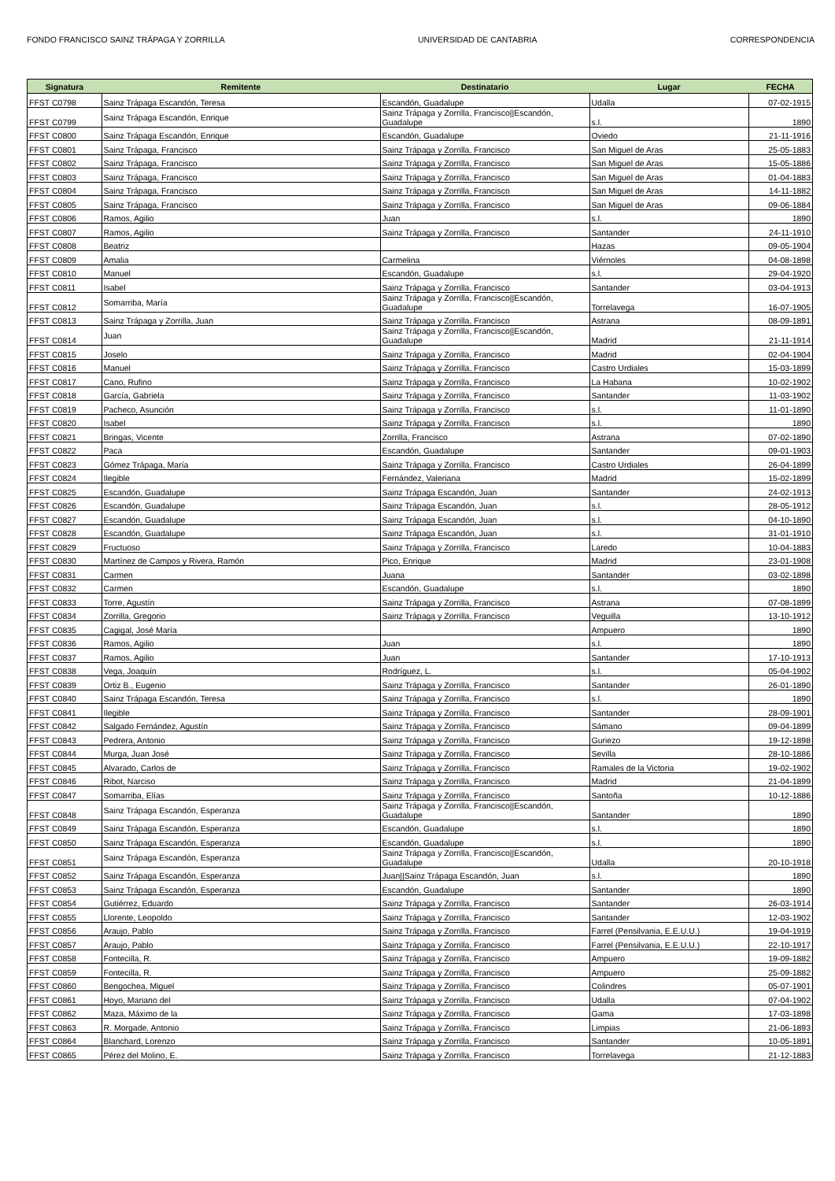FONDO FRANCISCO SAINZ TRÁPAGA Y ZORRILLA UNIVERSIDAD DE CANTABRIA CORRESPONDENCIA
| Signatura | Remitente | Destinatario | Lugar | FECHA |
| --- | --- | --- | --- | --- |
| FFST C0798 | Sainz Trápaga Escandón, Teresa | Escandón, Guadalupe | Udalla | 07-02-1915 |
| FFST C0799 | Sainz Trápaga Escandón, Enrique | Sainz Trápaga y Zorrilla, Francisco//Escandón, Guadalupe | s.l. | 1890 |
| FFST C0800 | Sainz Trápaga Escandón, Enrique | Escandón, Guadalupe | Oviedo | 21-11-1916 |
| FFST C0801 | Sainz Trápaga, Francisco | Sainz Trápaga y Zorrilla, Francisco | San Miguel de Aras | 25-05-1883 |
| FFST C0802 | Sainz Trápaga, Francisco | Sainz Trápaga y Zorrilla, Francisco | San Miguel de Aras | 15-05-1886 |
| FFST C0803 | Sainz Trápaga, Francisco | Sainz Trápaga y Zorrilla, Francisco | San Miguel de Aras | 01-04-1883 |
| FFST C0804 | Sainz Trápaga, Francisco | Sainz Trápaga y Zorrilla, Francisco | San Miguel de Aras | 14-11-1882 |
| FFST C0805 | Sainz Trápaga, Francisco | Sainz Trápaga y Zorrilla, Francisco | San Miguel de Aras | 09-06-1884 |
| FFST C0806 | Ramos, Agilio | Juan | s.l. | 1890 |
| FFST C0807 | Ramos, Agilio | Sainz Trápaga y Zorrilla, Francisco | Santander | 24-11-1910 |
| FFST C0808 | Beatriz | | Hazas | 09-05-1904 |
| FFST C0809 | Amalia | Carmelina | Viérnoles | 04-08-1898 |
| FFST C0810 | Manuel | Escandón, Guadalupe | s.l. | 29-04-1920 |
| FFST C0811 | Isabel | Sainz Trápaga y Zorrilla, Francisco | Santander | 03-04-1913 |
| FFST C0812 | Somarriba, María | Sainz Trápaga y Zorrilla, Francisco//Escandón, Guadalupe | Torrelavega | 16-07-1905 |
| FFST C0813 | Sainz Trápaga y Zorrilla, Juan | Sainz Trápaga y Zorrilla, Francisco | Astrana | 08-09-1891 |
| FFST C0814 | Juan | Sainz Trápaga y Zorrilla, Francisco//Escandón, Guadalupe | Madrid | 21-11-1914 |
| FFST C0815 | Joselo | Sainz Trápaga y Zorrilla, Francisco | Madrid | 02-04-1904 |
| FFST C0816 | Manuel | Sainz Trápaga y Zorrilla, Francisco | Castro Urdiales | 15-03-1899 |
| FFST C0817 | Cano, Rufino | Sainz Trápaga y Zorrilla, Francisco | La Habana | 10-02-1902 |
| FFST C0818 | García, Gabriela | Sainz Trápaga y Zorrilla, Francisco | Santander | 11-03-1902 |
| FFST C0819 | Pacheco, Asunción | Sainz Trápaga y Zorrilla, Francisco | s.l. | 11-01-1890 |
| FFST C0820 | Isabel | Sainz Trápaga y Zorrilla, Francisco | s.l. | 1890 |
| FFST C0821 | Bringas, Vicente | Zorrilla, Francisco | Astrana | 07-02-1890 |
| FFST C0822 | Paca | Escandón, Guadalupe | Santander | 09-01-1903 |
| FFST C0823 | Gómez Trápaga, María | Sainz Trápaga y Zorrilla, Francisco | Castro Urdiales | 26-04-1899 |
| FFST C0824 | Ilegible | Fernández, Valeriana | Madrid | 15-02-1899 |
| FFST C0825 | Escandón, Guadalupe | Sainz Trápaga Escandón, Juan | Santander | 24-02-1913 |
| FFST C0826 | Escandón, Guadalupe | Sainz Trápaga Escandón, Juan | s.l. | 28-05-1912 |
| FFST C0827 | Escandón, Guadalupe | Sainz Trápaga Escandón, Juan | s.l. | 04-10-1890 |
| FFST C0828 | Escandón, Guadalupe | Sainz Trápaga Escandón, Juan | s.l. | 31-01-1910 |
| FFST C0829 | Fructuoso | Sainz Trápaga y Zorrilla, Francisco | Laredo | 10-04-1883 |
| FFST C0830 | Martínez de Campos y Rivera, Ramón | Pico, Enrique | Madrid | 23-01-1908 |
| FFST C0831 | Carmen | Juana | Santander | 03-02-1898 |
| FFST C0832 | Carmen | Escandón, Guadalupe | s.l. | 1890 |
| FFST C0833 | Torre, Agustín | Sainz Trápaga y Zorrilla, Francisco | Astrana | 07-08-1899 |
| FFST C0834 | Zorrilla, Gregorio | Sainz Trápaga y Zorrilla, Francisco | Veguilla | 13-10-1912 |
| FFST C0835 | Cagigal, José María | | Ampuero | 1890 |
| FFST C0836 | Ramos, Agilio | Juan | s.l. | 1890 |
| FFST C0837 | Ramos, Agilio | Juan | Santander | 17-10-1913 |
| FFST C0838 | Vega, Joaquín | Rodríguez, L. | s.l. | 05-04-1902 |
| FFST C0839 | Ortiz B., Eugenio | Sainz Trápaga y Zorrilla, Francisco | Santander | 26-01-1890 |
| FFST C0840 | Sainz Trápaga Escandón, Teresa | Sainz Trápaga y Zorrilla, Francisco | s.l. | 1890 |
| FFST C0841 | Ilegible | Sainz Trápaga y Zorrilla, Francisco | Santander | 28-09-1901 |
| FFST C0842 | Salgado Fernández, Agustín | Sainz Trápaga y Zorrilla, Francisco | Sámano | 09-04-1899 |
| FFST C0843 | Pedrera, Antonio | Sainz Trápaga y Zorrilla, Francisco | Guriezo | 19-12-1898 |
| FFST C0844 | Murga, Juan José | Sainz Trápaga y Zorrilla, Francisco | Sevilla | 28-10-1886 |
| FFST C0845 | Alvarado, Carlos de | Sainz Trápaga y Zorrilla, Francisco | Ramales de la Victoria | 19-02-1902 |
| FFST C0846 | Ribot, Narciso | Sainz Trápaga y Zorrilla, Francisco | Madrid | 21-04-1899 |
| FFST C0847 | Somarriba, Elías | Sainz Trápaga y Zorrilla, Francisco | Santoña | 10-12-1886 |
| FFST C0848 | Sainz Trápaga Escandón, Esperanza | Sainz Trápaga y Zorrilla, Francisco//Escandón, Guadalupe | Santander | 1890 |
| FFST C0849 | Sainz Trápaga Escandón, Esperanza | Escandón, Guadalupe | s.l. | 1890 |
| FFST C0850 | Sainz Trápaga Escandón, Esperanza | Escandón, Guadalupe | s.l. | 1890 |
| FFST C0851 | Sainz Trápaga Escandón, Esperanza | Sainz Trápaga y Zorrilla, Francisco//Escandón, Guadalupe | Udalla | 20-10-1918 |
| FFST C0852 | Sainz Trápaga Escandón, Esperanza | Juan//Sainz Trápaga Escandón, Juan | s.l. | 1890 |
| FFST C0853 | Sainz Trápaga Escandón, Esperanza | Escandón, Guadalupe | Santander | 1890 |
| FFST C0854 | Gutiérrez, Eduardo | Sainz Trápaga y Zorrilla, Francisco | Santander | 26-03-1914 |
| FFST C0855 | Llorente, Leopoldo | Sainz Trápaga y Zorrilla, Francisco | Santander | 12-03-1902 |
| FFST C0856 | Araujo, Pablo | Sainz Trápaga y Zorrilla, Francisco | Farrel (Pensilvania, E.E.U.U.) | 19-04-1919 |
| FFST C0857 | Araujo, Pablo | Sainz Trápaga y Zorrilla, Francisco | Farrel (Pensilvania, E.E.U.U.) | 22-10-1917 |
| FFST C0858 | Fontecilla, R. | Sainz Trápaga y Zorrilla, Francisco | Ampuero | 19-09-1882 |
| FFST C0859 | Fontecilla, R. | Sainz Trápaga y Zorrilla, Francisco | Ampuero | 25-09-1882 |
| FFST C0860 | Bengochea, Miguel | Sainz Trápaga y Zorrilla, Francisco | Colindres | 05-07-1901 |
| FFST C0861 | Hoyo, Mariano del | Sainz Trápaga y Zorrilla, Francisco | Udalla | 07-04-1902 |
| FFST C0862 | Maza, Máximo de la | Sainz Trápaga y Zorrilla, Francisco | Gama | 17-03-1898 |
| FFST C0863 | R. Morgade, Antonio | Sainz Trápaga y Zorrilla, Francisco | Limpias | 21-06-1893 |
| FFST C0864 | Blanchard, Lorenzo | Sainz Trápaga y Zorrilla, Francisco | Santander | 10-05-1891 |
| FFST C0865 | Pérez del Molino, E. | Sainz Trápaga y Zorrilla, Francisco | Torrelavega | 21-12-1883 |